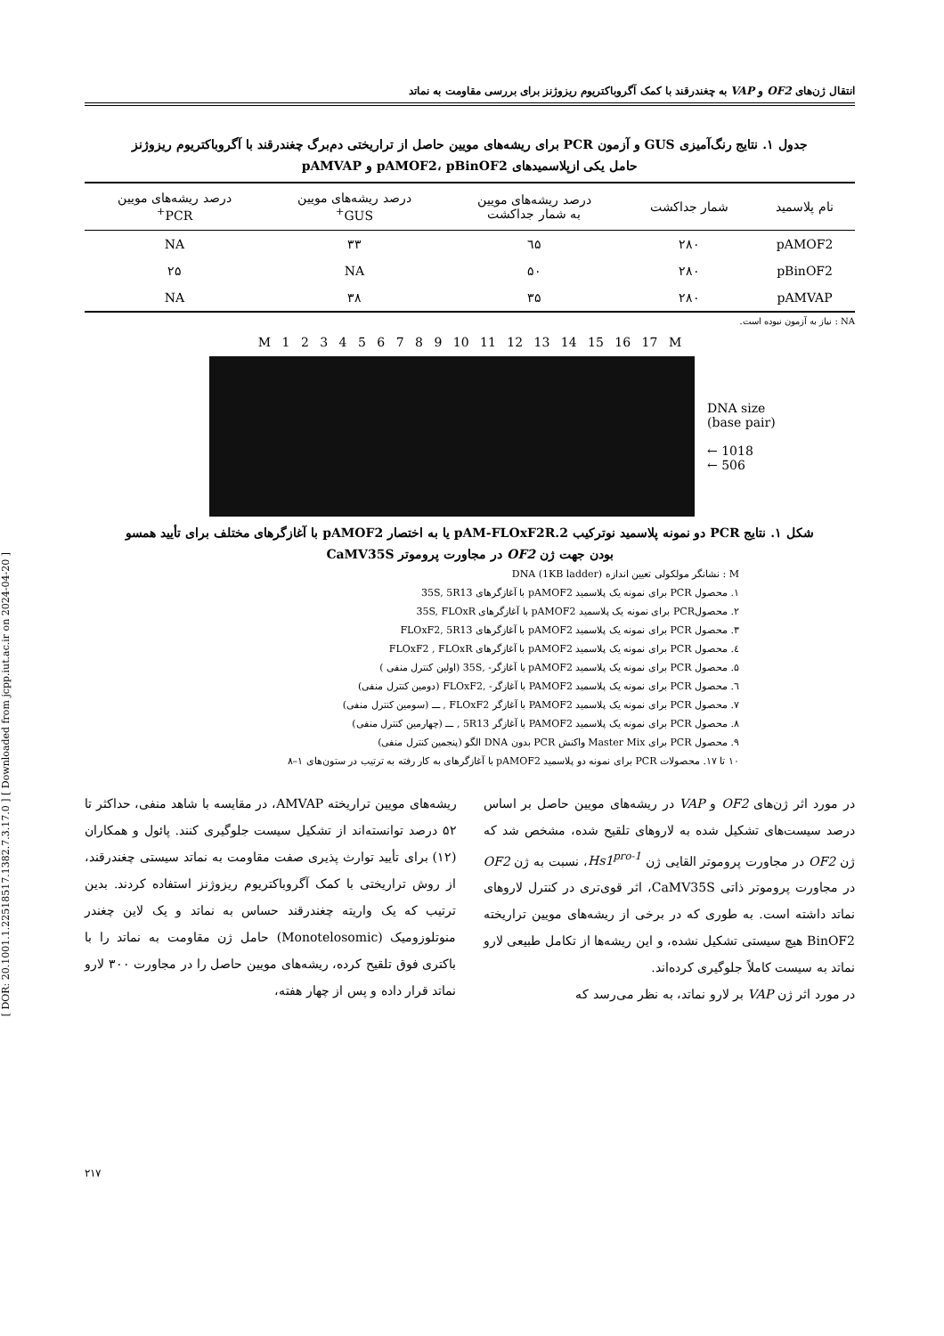[ DOR: 20.1001.1.22518517.1382.7.3.17.0 ] [ Downloaded from jcpp.iut.ac.ir on 2024-04-20 ]
انتقال ژن‌های OF2 و VAP به چغندرقند با کمک آگروباکتریوم ریزوژنز برای بررسی مقاومت به نماتد
جدول ۱. نتایج رنگ‌آمیزی GUS و آزمون PCR برای ریشه‌های مویین حاصل از تراریختی دم‌برگ چغندرقند با آگروباکتریوم ریزوژنز
حامل یکی ازپلاسمیدهای pAMOF2، pBinOF2 و pAMVAP
| نام پلاسمید | شمار جداکشت | درصد ریشه‌های مویین به شمار جداکشت | درصد ریشه‌های مویین GUS<sup>+</sup> | درصد ریشه‌های مویین PCR<sup>+</sup> |
| --- | --- | --- | --- | --- |
| pAMOF2 | ۲۸۰ | ٦۵ | ۳۳ | NA |
| pBinOF2 | ۲۸۰ | ۵۰ | NA | ۲۵ |
| pAMVAP | ۲۸۰ | ۳۵ | ۳۸ | NA |
NA : نیاز به آزمون نبوده است.
M 1 2 3 4 5 6 7 8 9 10 11 12 13 14 15 16 17 M
DNA size
(base pair)
← 1018
← 506
شکل ۱. نتایج PCR دو نمونه پلاسمید نوترکیب pAM-FLOxF2R.2 یا به اختصار pAMOF2 با آغازگرهای مختلف برای تأیید همسو
بودن جهت ژن OF2 در مجاورت پروموتر CaMV35S
M : نشانگر مولکولی تعیین اندازه DNA (1KB ladder)
۱. محصول PCR برای نمونه یک پلاسمید pAMOF2 با آغازگرهای 35S, 5R13
۲. محصولPCR برای نمونه یک پلاسمید pAMOF2 با آغازگرهای 35S, FLOxR
۳. محصول PCR برای نمونه یک پلاسمید pAMOF2 با آغازگرهای FLOxF2, 5R13
٤. محصول PCR برای نمونه یک پلاسمید pAMOF2 با آغازگرهای FLOxF2 , FLOxR
۵. محصول PCR برای نمونه یک پلاسمید pAMOF2 با آغازگر- ,35S (اولین کنترل منفی )
٦. محصول PCR برای نمونه یک پلاسمید PAMOF2 با آغازگر- ,FLOxF2 (دومین کنترل منفی)
۷. محصول PCR برای نمونه یک پلاسمید PAMOF2 با آغازگر FLOxF2 , ـــ (سومین کنترل منفی)
۸. محصول PCR برای نمونه یک پلاسمید PAMOF2 با آغازگر 5R13 , ـــ (چهارمین کنترل منفی)
۹. محصول PCR برای Master Mix واکنش PCR بدون DNA الگو (پنجمین کنترل منفی)
۱۰ تا ۱۷. محصولات PCR برای نمونه دو پلاسمید pAMOF2 با آغازگرهای به کار رفته به ترتیب در ستون‌های ۱–۸
در مورد اثر ژن‌های OF2 و VAP در ریشه‌های مویین حاصل بر اساس درصد سیست‌های تشکیل شده به لاروهای تلقیح شده، مشخص شد که ژن OF2 در مجاورت پروموتر القایی ژن Hs1<sup>pro-1</sup>، نسبت به ژن OF2 در مجاورت پروموتر ذاتی CaMV35S، اثر قوی‌تری در کنترل لاروهای نماتد داشته است. به طوری که در برخی از ریشه‌های مویین تراریخته BinOF2 هیچ سیستی تشکیل نشده، و این ریشه‌ها از تکامل طبیعی لارو نماتد به سیست کاملاً جلوگیری کرده‌اند.
در مورد اثر ژن VAP بر لارو نماتد، به نظر می‌رسد که
ریشه‌های مویین تراریخته AMVAP، در مقایسه با شاهد منفی، حداکثر تا ۵۲ درصد توانسته‌اند از تشکیل سیست جلوگیری کنند. پائول و همکاران (۱۲) برای تأیید توارث پذیری صفت مقاومت به نماتد سیستی چغندرقند، از روش تراریختی با کمک آگروباکتریوم ریزوژنز استفاده کردند. بدین ترتیب که یک واریته چغندرقند حساس به نماتد و یک لاین چغندر منوتلوزومیک (Monotelosomic) حامل ژن مقاومت به نماتد را با باکتری فوق تلقیح کرده، ریشه‌های مویین حاصل را در مجاورت ۳۰۰ لارو نماتد قرار داده و پس از چهار هفته،
۲۱۷